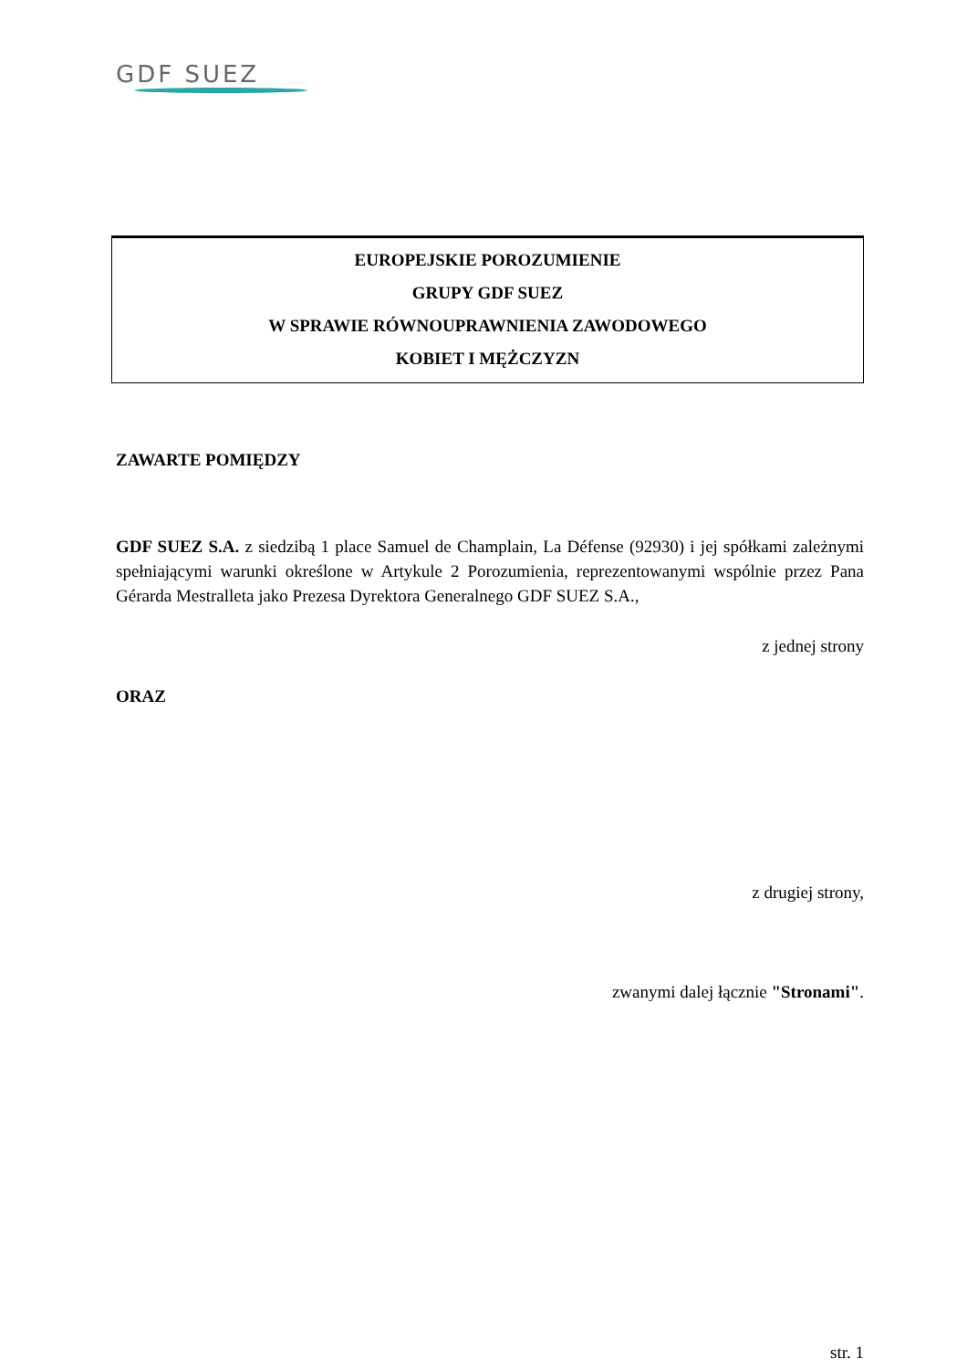GDF SUEZ
EUROPEJSKIE POROZUMIENIE
GRUPY GDF SUEZ
W SPRAWIE RÓWNOUPRAWNIENIA ZAWODOWEGO
KOBIET I MĘŻCZYZN
ZAWARTE POMIĘDZY
GDF SUEZ S.A. z siedzibą 1 place Samuel de Champlain, La Défense (92930) i jej spółkami zależnymi spełniającymi warunki określone w Artykule 2 Porozumienia, reprezentowanymi wspólnie przez Pana Gérarda Mestralleta jako Prezesa Dyrektora Generalnego GDF SUEZ S.A.,
z jednej strony
ORAZ
z drugiej strony,
zwanymi dalej łącznie "Stronami".
str. 1